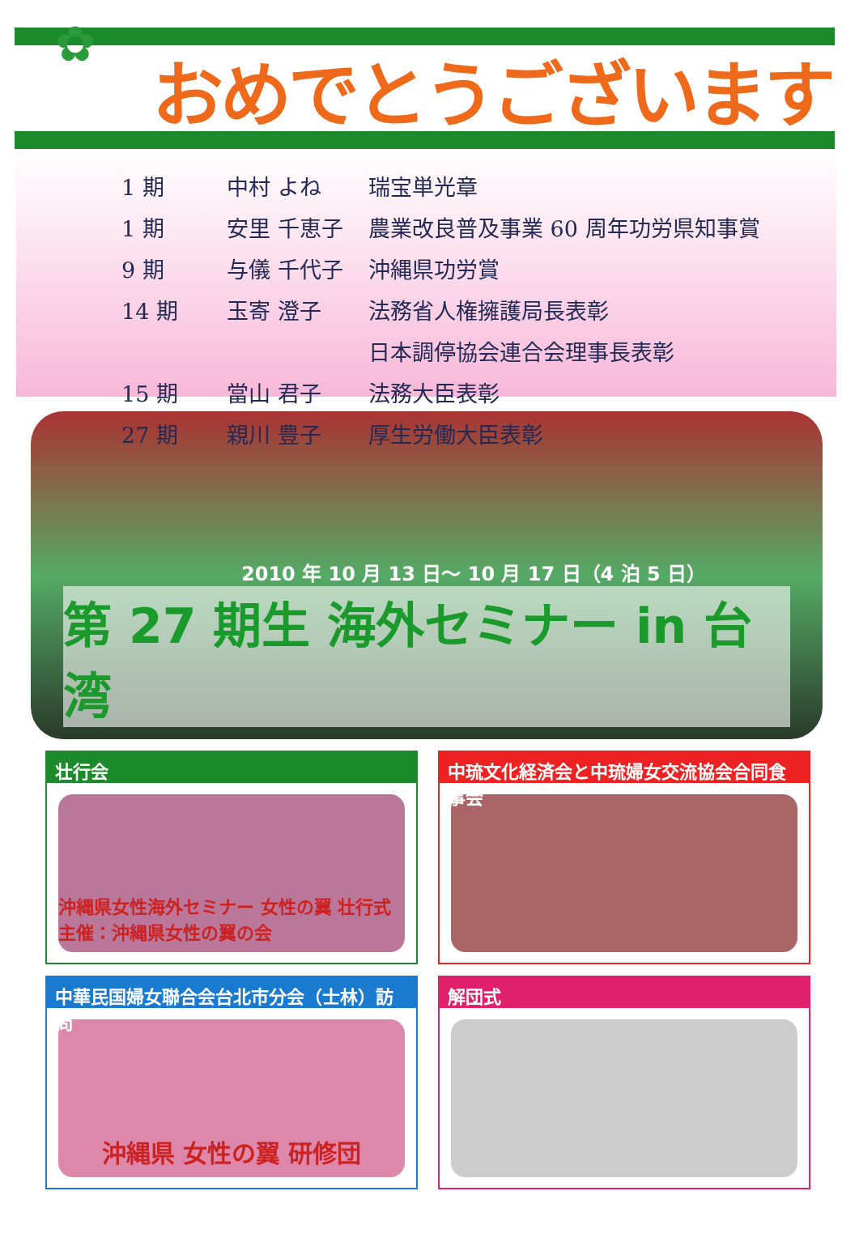✿
おめでとうございます
| 1 期 | 中村 よね | 瑞宝単光章 |
| 1 期 | 安里 千恵子 | 農業改良普及事業 60 周年功労県知事賞 |
| 9 期 | 与儀 千代子 | 沖縄県功労賞 |
| 14 期 | 玉寄 澄子 | 法務省人権擁護局長表彰 |
| | | 日本調停協会連合会理事長表彰 |
| 15 期 | 當山 君子 | 法務大臣表彰 |
| 27 期 | 親川 豊子 | 厚生労働大臣表彰 |
2010 年 10 月 13 日～ 10 月 17 日（4 泊 5 日）
第 27 期生 海外セミナー in 台湾
壮行会
沖縄県女性海外セミナー 女性の翼 壮行式 主催：沖縄県女性の翼の会
中琉文化経済会と中琉婦女交流協会合同食事会
中華民国婦女聯合会台北市分会（士林）訪問
沖縄県 女性の翼 研修団
解団式